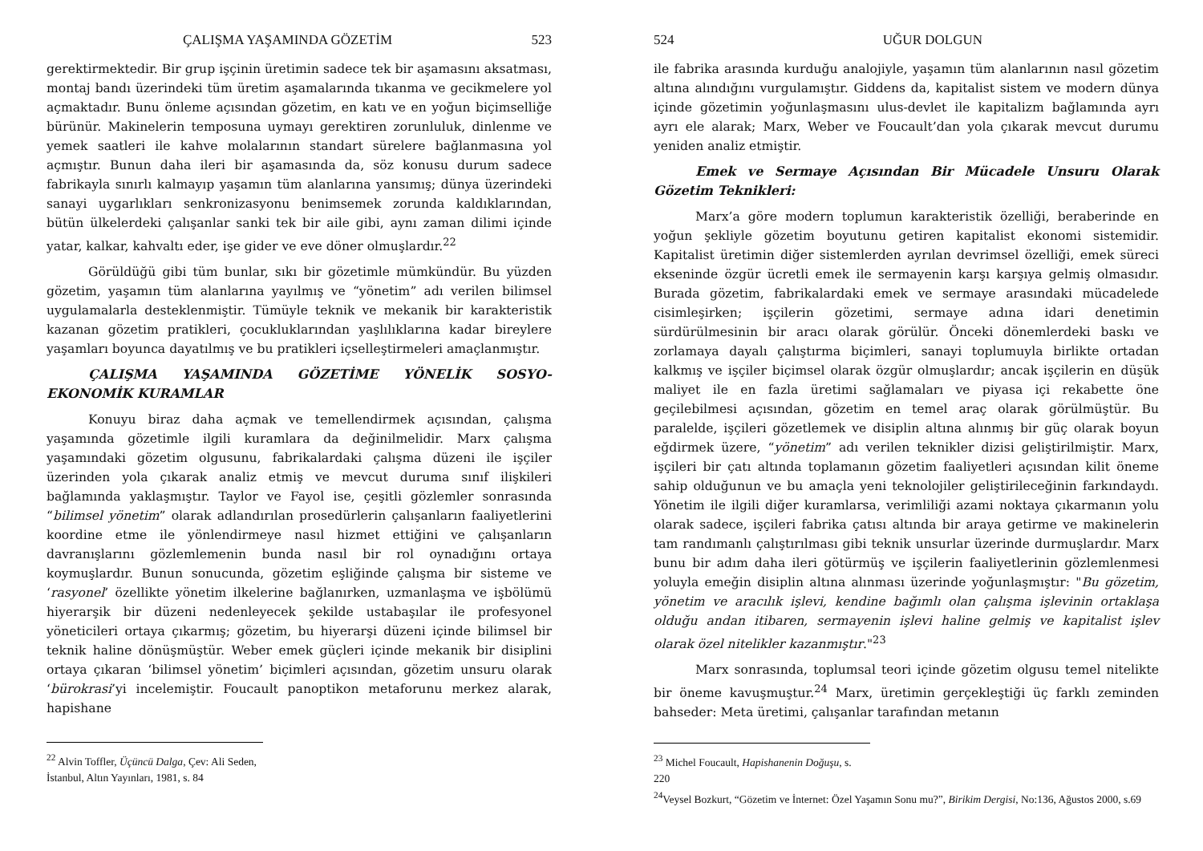ÇALIŞMA YAŞAMINDA GÖZETİM 523
gerektirmektedir. Bir grup işçinin üretimin sadece tek bir aşamasını aksatması, montaj bandı üzerindeki tüm üretim aşamalarında tıkanma ve gecikmelere yol açmaktadır. Bunu önleme açısından gözetim, en katı ve en yoğun biçimselliğe bürünür. Makinelerin temposuna uymayı gerektiren zorunluluk, dinlenme ve yemek saatleri ile kahve molalarının standart sürelere bağlanmasına yol açmıştır. Bunun daha ileri bir aşamasında da, söz konusu durum sadece fabrikayla sınırlı kalmayıp yaşamın tüm alanlarına yansımış; dünya üzerindeki sanayi uygarlıkları senkronizasyonu benimsemek zorunda kaldıklarından, bütün ülkelerdeki çalışanlar sanki tek bir aile gibi, aynı zaman dilimi içinde yatar, kalkar, kahvaltı eder, işe gider ve eve döner olmuşlardır.<sup>22</sup>
Görüldüğü gibi tüm bunlar, sıkı bir gözetimle mümkündür. Bu yüzden gözetim, yaşamın tüm alanlarına yayılmış ve “yönetim” adı verilen bilimsel uygulamalarla desteklenmiştir. Tümüyle teknik ve mekanik bir karakteristik kazanan gözetim pratikleri, çocukluklarından yaşlılıklarına kadar bireylere yaşamları boyunca dayatılmış ve bu pratikleri içselleştirmeleri amaçlanmıştır.
ÇALIŞMA YAŞAMINDA GÖZETİME YÖNELİK SOSYO-EKONOMİK KURAMLAR
Konuyu biraz daha açmak ve temellendirmek açısından, çalışma yaşamında gözetimle ilgili kuramlara da değinilmelidir. Marx çalışma yaşamındaki gözetim olgusunu, fabrikalardaki çalışma düzeni ile işçiler üzerinden yola çıkarak analiz etmiş ve mevcut duruma sınıf ilişkileri bağlamında yaklaşmıştır. Taylor ve Fayol ise, çeşitli gözlemler sonrasında “bilimsel yönetim” olarak adlandırılan prosedürlerin çalışanların faaliyetlerini koordine etme ile yönlendirmeye nasıl hizmet ettiğini ve çalışanların davranışlarını gözlemlemenin bunda nasıl bir rol oynadığını ortaya koymuşlardır. Bunun sonucunda, gözetim eşliğinde çalışma bir sisteme ve ‘rasyonel’ özellikte yönetim ilkelerine bağlanırken, uzmanlaşma ve işbölümü hiyerarşik bir düzeni nedenleyecek şekilde ustabaşılar ile profesyonel yöneticileri ortaya çıkarmış; gözetim, bu hiyerarşi düzeni içinde bilimsel bir teknik haline dönüşmüştür. Weber emek güçleri içinde mekanik bir disiplini ortaya çıkaran ‘bilimsel yönetim’ biçimleri açısından, gözetim unsuru olarak ‘bürokrasi’yi incelemiştir. Foucault panoptikon metaforunu merkez alarak, hapishane
<sup>22</sup> Alvin Toffler, Üçüncü Dalga, Çev: Ali Seden, İstanbul, Altın Yayınları, 1981, s. 84
524 UĞUR DOLGUN
ile fabrika arasında kurduğu analojiyle, yaşamın tüm alanlarının nasıl gözetim altına alındığını vurgulamıştır. Giddens da, kapitalist sistem ve modern dünya içinde gözetimin yoğunlaşmasını ulus-devlet ile kapitalizm bağlamında ayrı ayrı ele alarak; Marx, Weber ve Foucault’dan yola çıkarak mevcut durumu yeniden analiz etmiştir.
Emek ve Sermaye Açısından Bir Mücadele Unsuru Olarak Gözetim Teknikleri:
Marx’a göre modern toplumun karakteristik özelliği, beraberinde en yoğun şekliyle gözetim boyutunu getiren kapitalist ekonomi sistemidir. Kapitalist üretimin diğer sistemlerden ayrılan devrimsel özelliği, emek süreci ekseninde özgür ücretli emek ile sermayenin karşı karşıya gelmiş olmasıdır. Burada gözetim, fabrikalardaki emek ve sermaye arasındaki mücadelede cisimleşirken; işçilerin gözetimi, sermaye adına idari denetimin sürdürülmesinin bir aracı olarak görülür. Önceki dönemlerdeki baskı ve zorlamaya dayalı çalıştırma biçimleri, sanayi toplumuyla birlikte ortadan kalkmış ve işçiler biçimsel olarak özgür olmuşlardır; ancak işçilerin en düşük maliyet ile en fazla üretimi sağlamaları ve piyasa içi rekabette öne geçilebilmesi açısından, gözetim en temel araç olarak görülmüştür. Bu paralelde, işçileri gözetlemek ve disiplin altına alınmış bir güç olarak boyun eğdirmek üzere, “yönetim” adı verilen teknikler dizisi geliştirilmiştir. Marx, işçileri bir çatı altında toplamanın gözetim faaliyetleri açısından kilit öneme sahip olduğunun ve bu amaçla yeni teknolojiler geliştirileceğinin farkındaydı. Yönetim ile ilgili diğer kuramlarsa, verimliliği azami noktaya çıkarmanın yolu olarak sadece, işçileri fabrika çatısı altında bir araya getirme ve makinelerin tam randımanlı çalıştırılması gibi teknik unsurlar üzerinde durmuşlardır. Marx bunu bir adım daha ileri götürmüş ve işçilerin faaliyetlerinin gözlemlenmesi yoluyla emeğin disiplin altına alınması üzerinde yoğunlaşmıştır: "Bu gözetim, yönetim ve aracılık işlevi, kendine bağımlı olan çalışma işlevinin ortaklaşa olduğu andan itibaren, sermayenin işlevi haline gelmiş ve kapitalist işlev olarak özel nitelikler kazanmıştır."<sup>23</sup>
Marx sonrasında, toplumsal teori içinde gözetim olgusu temel nitelikte bir öneme kavuşmuştur.<sup>24</sup> Marx, üretimin gerçekleştiği üç farklı zeminden bahseder: Meta üretimi, çalışanlar tarafından metanın
<sup>23</sup> Michel Foucault, Hapishanenin Doğuşu, s. 220
<sup>24</sup> Veysel Bozkurt, “Gözetim ve İnternet: Özel Yaşamın Sonu mu?”, Birikim Dergisi, No:136, Ağustos 2000, s.69